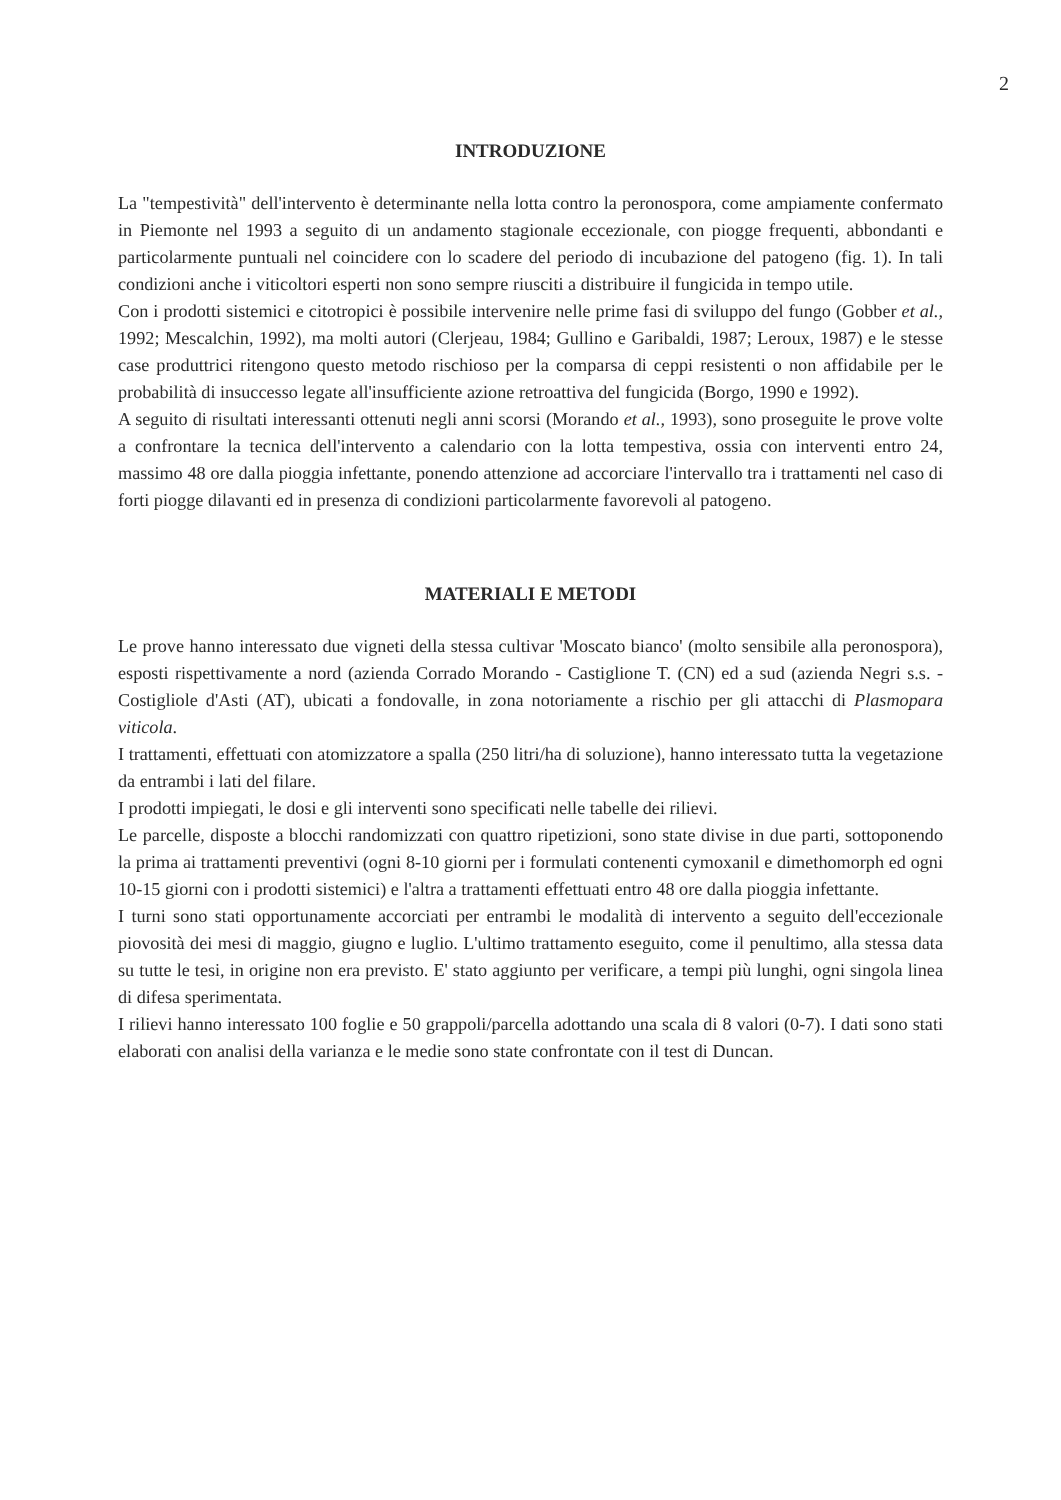2
INTRODUZIONE
La "tempestività" dell'intervento è determinante nella lotta contro la peronospora, come ampiamente confermato in Piemonte nel 1993 a seguito di un andamento stagionale eccezionale, con piogge frequenti, abbondanti e particolarmente puntuali nel coincidere con lo scadere del periodo di incubazione del patogeno (fig. 1). In tali condizioni anche i viticoltori esperti non sono sempre riusciti a distribuire il fungicida in tempo utile.
Con i prodotti sistemici e citotropici è possibile intervenire nelle prime fasi di sviluppo del fungo (Gobber et al., 1992; Mescalchin, 1992), ma molti autori (Clerjeau, 1984; Gullino e Garibaldi, 1987; Leroux, 1987) e le stesse case produttrici ritengono questo metodo rischioso per la comparsa di ceppi resistenti o non affidabile per le probabilità di insuccesso legate all'insufficiente azione retroattiva del fungicida (Borgo, 1990 e 1992).
A seguito di risultati interessanti ottenuti negli anni scorsi (Morando et al., 1993), sono proseguite le prove volte a confrontare la tecnica dell'intervento a calendario con la lotta tempestiva, ossia con interventi entro 24, massimo 48 ore dalla pioggia infettante, ponendo attenzione ad accorciare l'intervallo tra i trattamenti nel caso di forti piogge dilavanti ed in presenza di condizioni particolarmente favorevoli al patogeno.
MATERIALI E METODI
Le prove hanno interessato due vigneti della stessa cultivar 'Moscato bianco' (molto sensibile alla peronospora), esposti rispettivamente a nord (azienda Corrado Morando - Castiglione T. (CN) ed a sud (azienda Negri s.s. - Costigliole d'Asti (AT), ubicati a fondovalle, in zona notoriamente a rischio per gli attacchi di Plasmopara viticola.
I trattamenti, effettuati con atomizzatore a spalla (250 litri/ha di soluzione), hanno interessato tutta la vegetazione da entrambi i lati del filare.
I prodotti impiegati, le dosi e gli interventi sono specificati nelle tabelle dei rilievi.
Le parcelle, disposte a blocchi randomizzati con quattro ripetizioni, sono state divise in due parti, sottoponendo la prima ai trattamenti preventivi (ogni 8-10 giorni per i formulati contenenti cymoxanil e dimethomorph ed ogni 10-15 giorni con i prodotti sistemici) e l'altra a trattamenti effettuati entro 48 ore dalla pioggia infettante.
I turni sono stati opportunamente accorciati per entrambi le modalità di intervento a seguito dell'eccezionale piovosità dei mesi di maggio, giugno e luglio. L'ultimo trattamento eseguito, come il penultimo, alla stessa data su tutte le tesi, in origine non era previsto. E' stato aggiunto per verificare, a tempi più lunghi, ogni singola linea di difesa sperimentata.
I rilievi hanno interessato 100 foglie e 50 grappoli/parcella adottando una scala di 8 valori (0-7). I dati sono stati elaborati con analisi della varianza e le medie sono state confrontate con il test di Duncan.